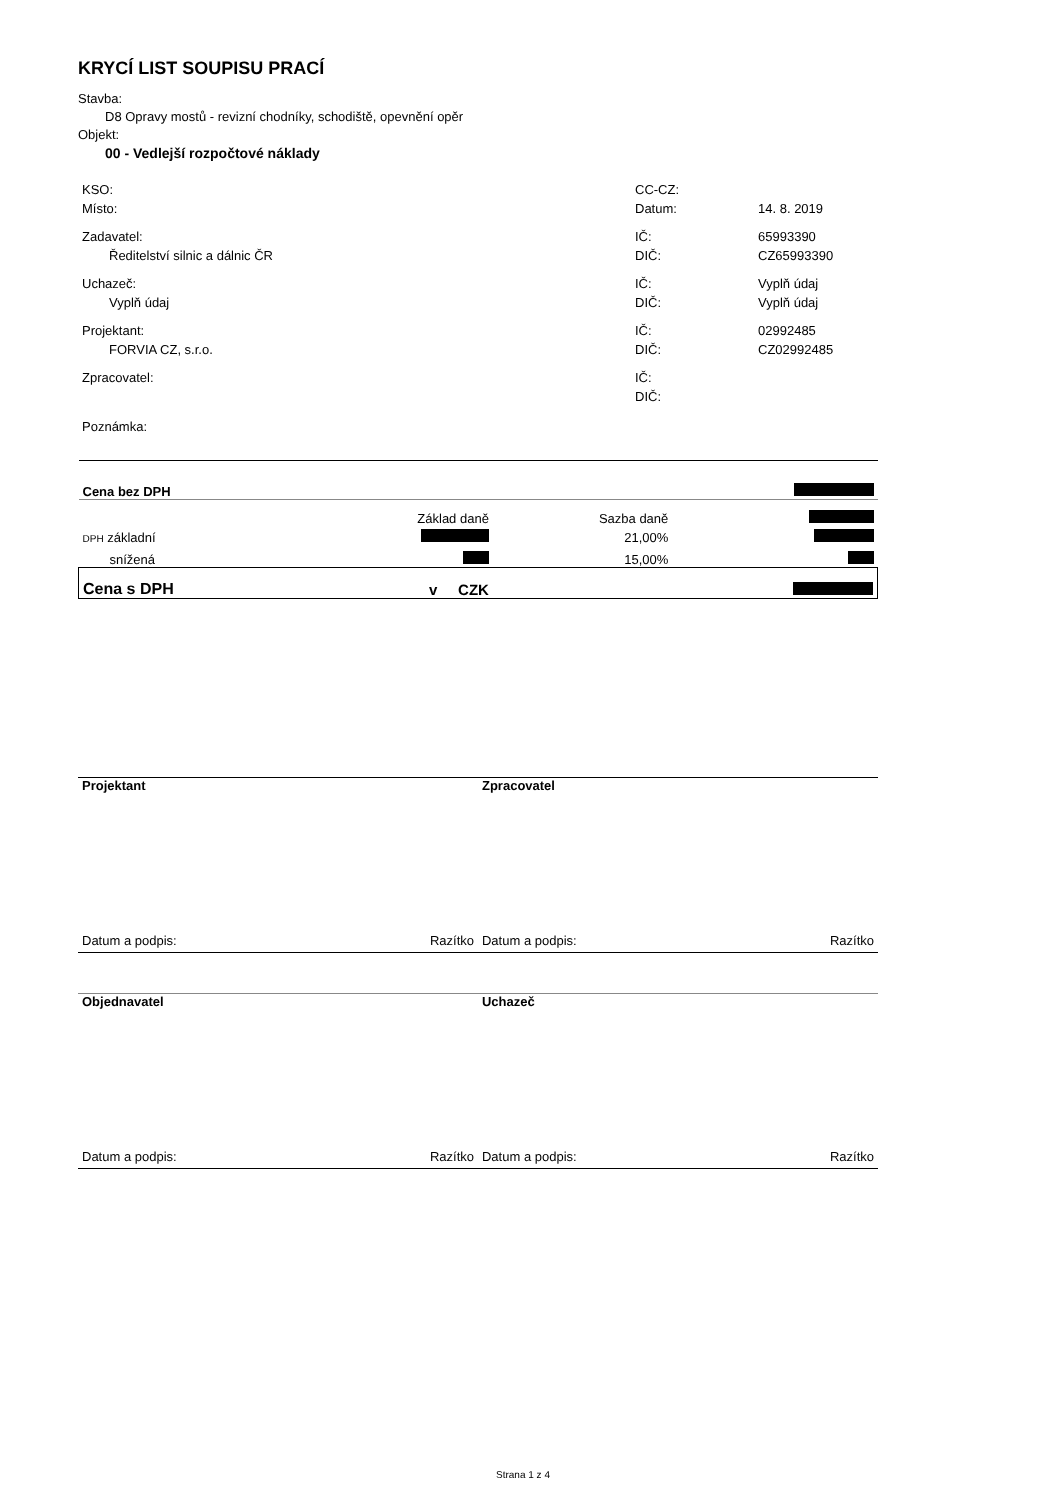KRYCÍ LIST SOUPISU PRACÍ
Stavba:
D8 Opravy mostů - revizní chodníky, schodiště, opevnění opěr
Objekt:
00 - Vedlejší rozpočtové náklady
| KSO: | CC-CZ: | |
| Místo: | Datum: | 14. 8. 2019 |
| Zadavatel: | IČ: | 65993390 |
| Ředitelství silnic a dálnic ČR | DIČ: | CZ65993390 |
| Uchazeč: | IČ: | Vyplň údaj |
| Vyplň údaj | DIČ: | Vyplň údaj |
| Projektant: | IČ: | 02992485 |
| FORVIA CZ, s.r.o. | DIČ: | CZ02992485 |
| Zpracovatel: | IČ: | |
| | DIČ: | |
| Poznámka: | | |
| Cena bez DPH | | | |
| | Základ daně | Sazba daně | |
| DPH základní | | 21,00% | |
| snížená | | 15,00% | |
| Cena s DPH | v CZK | | |
| Projektant | | Zpracovatel | |
| Datum a podpis: | Razítko | Datum a podpis: | Razítko |
| Objednavatel | | Uchazeč | |
| Datum a podpis: | Razítko | Datum a podpis: | Razítko |
Strana 1 z 4